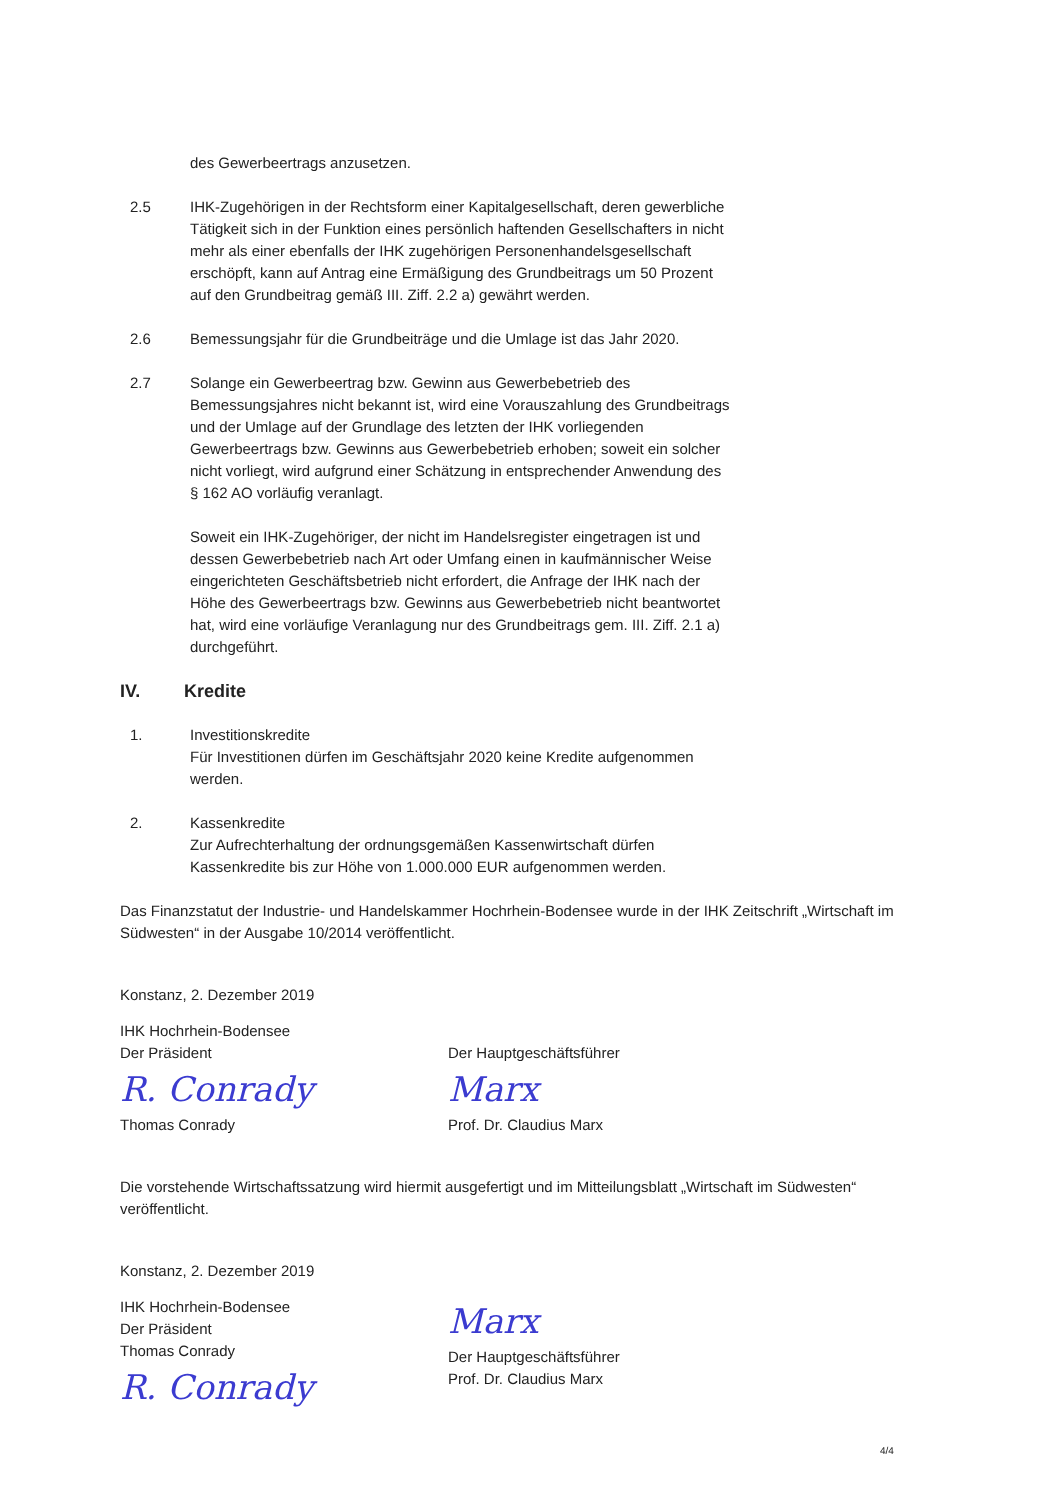des Gewerbeertrags anzusetzen.
2.5 IHK-Zugehörigen in der Rechtsform einer Kapitalgesellschaft, deren gewerbliche Tätigkeit sich in der Funktion eines persönlich haftenden Gesellschafters in nicht mehr als einer ebenfalls der IHK zugehörigen Personenhandelsgesellschaft erschöpft, kann auf Antrag eine Ermäßigung des Grundbeitrags um 50 Prozent auf den Grundbeitrag gemäß III. Ziff. 2.2 a) gewährt werden.
2.6 Bemessungsjahr für die Grundbeiträge und die Umlage ist das Jahr 2020.
2.7 Solange ein Gewerbeertrag bzw. Gewinn aus Gewerbebetrieb des Bemessungsjahres nicht bekannt ist, wird eine Vorauszahlung des Grundbeitrags und der Umlage auf der Grundlage des letzten der IHK vorliegenden Gewerbeertrags bzw. Gewinns aus Gewerbebetrieb erhoben; soweit ein solcher nicht vorliegt, wird aufgrund einer Schätzung in entsprechender Anwendung des § 162 AO vorläufig veranlagt.
Soweit ein IHK-Zugehöriger, der nicht im Handelsregister eingetragen ist und dessen Gewerbebetrieb nach Art oder Umfang einen in kaufmännischer Weise eingerichteten Geschäftsbetrieb nicht erfordert, die Anfrage der IHK nach der Höhe des Gewerbeertrags bzw. Gewinns aus Gewerbebetrieb nicht beantwortet hat, wird eine vorläufige Veranlagung nur des Grundbeitrags gem. III. Ziff. 2.1 a) durchgeführt.
IV. Kredite
1. Investitionskredite
Für Investitionen dürfen im Geschäftsjahr 2020 keine Kredite aufgenommen werden.
2. Kassenkredite
Zur Aufrechterhaltung der ordnungsgemäßen Kassenwirtschaft dürfen Kassenkredite bis zur Höhe von 1.000.000 EUR aufgenommen werden.
Das Finanzstatut der Industrie- und Handelskammer Hochrhein-Bodensee wurde in der IHK Zeitschrift „Wirtschaft im Südwesten“ in der Ausgabe 10/2014 veröffentlicht.
Konstanz, 2. Dezember 2019
IHK Hochrhein-Bodensee
Der Präsident
R. Conrady
Thomas Conrady
Der Hauptgeschäftsführer
Marx
Prof. Dr. Claudius Marx
Die vorstehende Wirtschaftssatzung wird hiermit ausgefertigt und im Mitteilungsblatt „Wirtschaft im Südwesten“ veröffentlicht.
Konstanz, 2. Dezember 2019
IHK Hochrhein-Bodensee
Der Präsident
Thomas Conrady
R. Conrady
Marx
Der Hauptgeschäftsführer
Prof. Dr. Claudius Marx
4/4